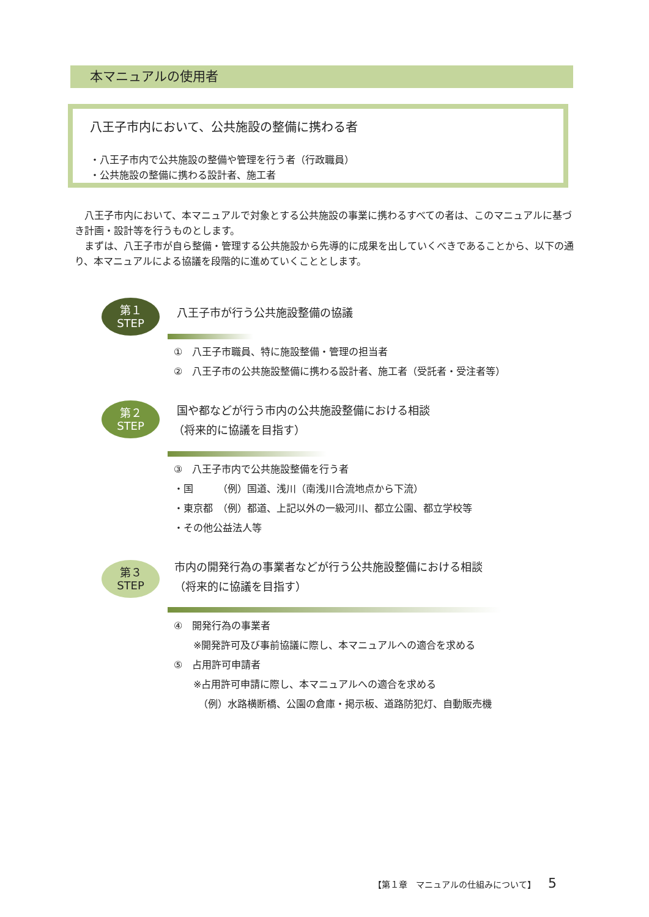本マニュアルの使用者
八王子市内において、公共施設の整備に携わる者
・八王子市内で公共施設の整備や管理を行う者（行政職員）
・公共施設の整備に携わる設計者、施工者
　八王子市内において、本マニュアルで対象とする公共施設の事業に携わるすべての者は、このマニュアルに基づき計画・設計等を行うものとします。
　まずは、八王子市が自ら整備・管理する公共施設から先導的に成果を出していくべきであることから、以下の通り、本マニュアルによる協議を段階的に進めていくこととします。
第１
STEP
八王子市が行う公共施設整備の協議
①　八王子市職員、特に施設整備・管理の担当者
②　八王子市の公共施設整備に携わる設計者、施工者（受託者・受注者等）
第２
STEP
国や都などが行う市内の公共施設整備における相談
（将来的に協議を目指す）
③　八王子市内で公共施設整備を行う者
・国　　　（例）国道、浅川（南浅川合流地点から下流）
・東京都　（例）都道、上記以外の一級河川、都立公園、都立学校等
・その他公益法人等
第３
STEP
市内の開発行為の事業者などが行う公共施設整備における相談
（将来的に協議を目指す）
④　開発行為の事業者
　　※開発許可及び事前協議に際し、本マニュアルへの適合を求める
⑤　占用許可申請者
　　※占用許可申請に際し、本マニュアルへの適合を求める
　　　（例）水路横断橋、公園の倉庫・掲示板、道路防犯灯、自動販売機
【第１章　マニュアルの仕組みについて】 5